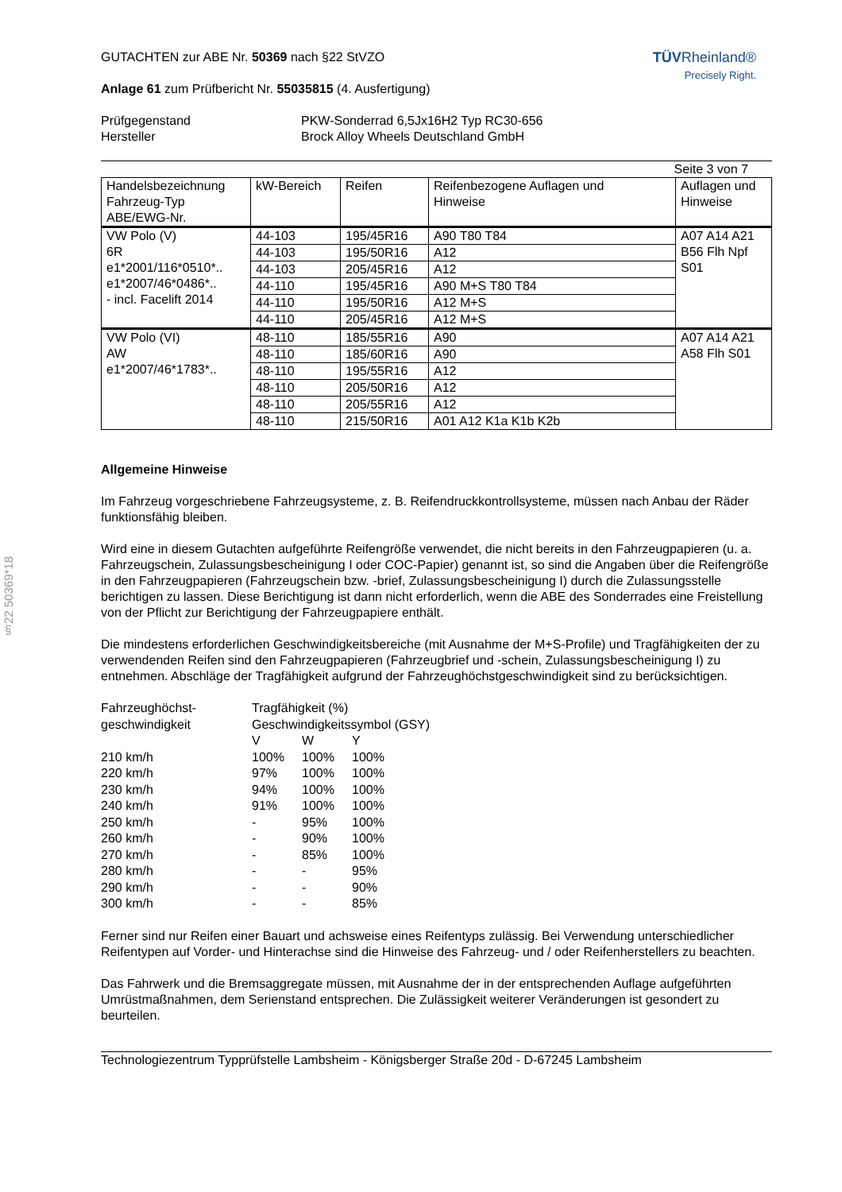§22 50369*18
GUTACHTEN zur ABE Nr. 50369 nach §22 StVZO
Anlage 61 zum Prüfbericht Nr. 55035815 (4. Ausfertigung)
TÜVRheinland®
Precisely Right.
Prüfgegenstand
Hersteller
PKW-Sonderrad 6,5Jx16H2 Typ RC30-656
Brock Alloy Wheels Deutschland GmbH
Seite 3 von 7
| Handelsbezeichnung Fahrzeug-Typ ABE/EWG-Nr. | kW-Bereich | Reifen | Reifenbezogene Auflagen und Hinweise | Auflagen und Hinweise |
| --- | --- | --- | --- | --- |
| VW Polo (V) 6R e1*2001/116*0510*.. e1*2007/46*0486*.. - incl. Facelift 2014 | 44-103 | 195/45R16 | A90 T80 T84 | A07 A14 A21 B56 Flh Npf S01 |
| | 44-103 | 195/50R16 | A12 | |
| | 44-103 | 205/45R16 | A12 | |
| | 44-110 | 195/45R16 | A90 M+S T80 T84 | |
| | 44-110 | 195/50R16 | A12 M+S | |
| | 44-110 | 205/45R16 | A12 M+S | |
| VW Polo (VI) AW e1*2007/46*1783*.. | 48-110 | 185/55R16 | A90 | A07 A14 A21 A58 Flh S01 |
| | 48-110 | 185/60R16 | A90 | |
| | 48-110 | 195/55R16 | A12 | |
| | 48-110 | 205/50R16 | A12 | |
| | 48-110 | 205/55R16 | A12 | |
| | 48-110 | 215/50R16 | A01 A12 K1a K1b K2b | |
Allgemeine Hinweise
Im Fahrzeug vorgeschriebene Fahrzeugsysteme, z. B. Reifendruckkontrollsysteme, müssen nach Anbau der Räder funktionsfähig bleiben.
Wird eine in diesem Gutachten aufgeführte Reifengröße verwendet, die nicht bereits in den Fahrzeugpapieren (u. a. Fahrzeugschein, Zulassungsbescheinigung I oder COC-Papier) genannt ist, so sind die Angaben über die Reifengröße in den Fahrzeugpapieren (Fahrzeugschein bzw. -brief, Zulassungsbescheinigung I) durch die Zulassungsstelle berichtigen zu lassen. Diese Berichtigung ist dann nicht erforderlich, wenn die ABE des Sonderrades eine Freistellung von der Pflicht zur Berichtigung der Fahrzeugpapiere enthält.
Die mindestens erforderlichen Geschwindigkeitsbereiche (mit Ausnahme der M+S-Profile) und Tragfähigkeiten der zu verwendenden Reifen sind den Fahrzeugpapieren (Fahrzeugbrief und -schein, Zulassungsbescheinigung I) zu entnehmen. Abschläge der Tragfähigkeit aufgrund der Fahrzeughöchstgeschwindigkeit sind zu berücksichtigen.
| Fahrzeughöchst- geschwindigkeit | Tragfähigkeit (%) | | |
| | Geschwindigkeitssymbol (GSY) | | |
| | V | W | Y |
| 210 km/h | 100% | 100% | 100% |
| 220 km/h | 97% | 100% | 100% |
| 230 km/h | 94% | 100% | 100% |
| 240 km/h | 91% | 100% | 100% |
| 250 km/h | - | 95% | 100% |
| 260 km/h | - | 90% | 100% |
| 270 km/h | - | 85% | 100% |
| 280 km/h | - | - | 95% |
| 290 km/h | - | - | 90% |
| 300 km/h | - | - | 85% |
Ferner sind nur Reifen einer Bauart und achsweise eines Reifentyps zulässig. Bei Verwendung unterschiedlicher Reifentypen auf Vorder- und Hinterachse sind die Hinweise des Fahrzeug- und / oder Reifenherstellers zu beachten.
Das Fahrwerk und die Bremsaggregate müssen, mit Ausnahme der in der entsprechenden Auflage aufgeführten Umrüstmaßnahmen, dem Serienstand entsprechen. Die Zulässigkeit weiterer Veränderungen ist gesondert zu beurteilen.
Technologiezentrum Typprüfstelle Lambsheim - Königsberger Straße 20d - D-67245 Lambsheim